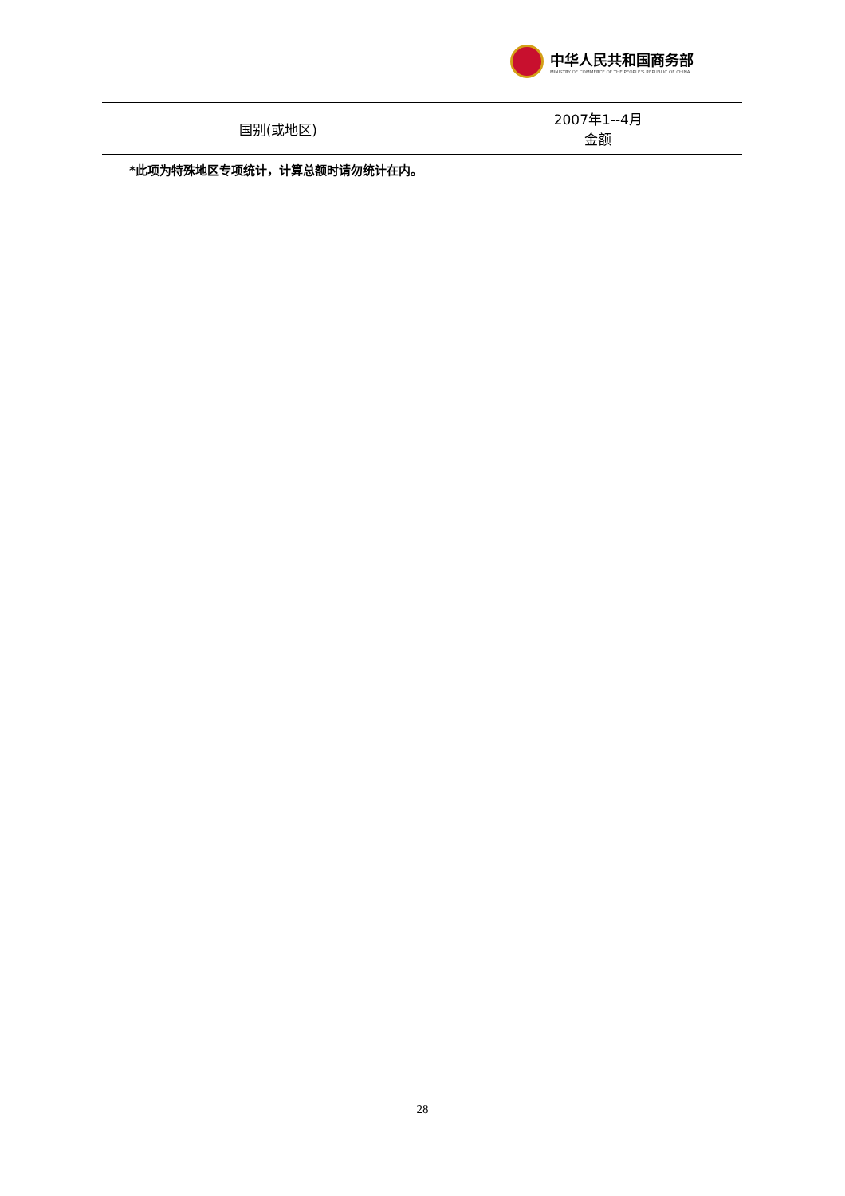中华人民共和国商务部
MINISTRY OF COMMERCE OF THE PEOPLE'S REPUBLIC OF CHINA
| 国别(或地区) | 2007年1--4月 金额 |
| --- | --- |
*此项为特殊地区专项统计，计算总额时请勿统计在内。
28